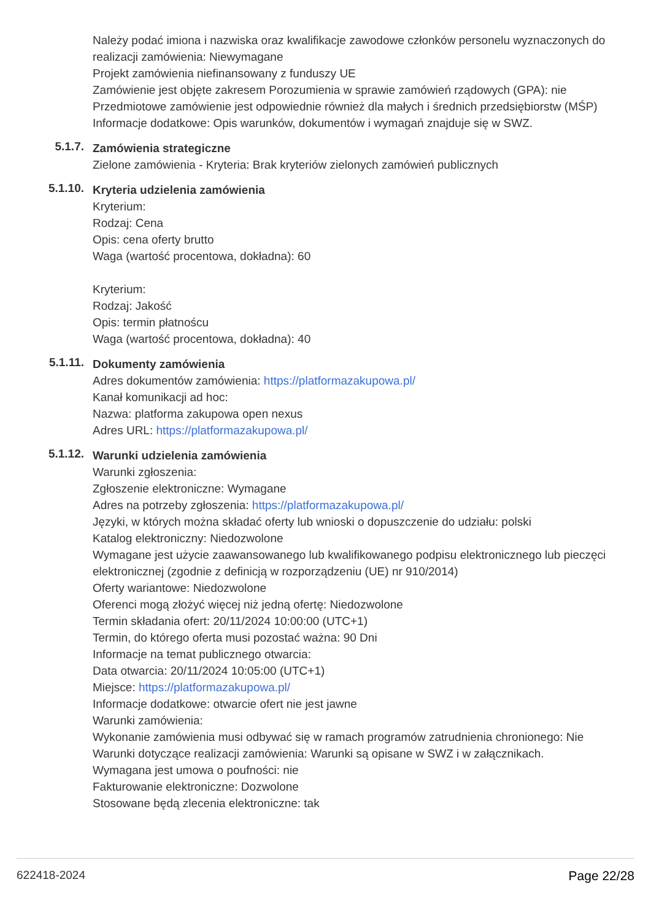Należy podać imiona i nazwiska oraz kwalifikacje zawodowe członków personelu wyznaczonych do realizacji zamówienia: Niewymagane
Projekt zamówienia niefinansowany z funduszy UE
Zamówienie jest objęte zakresem Porozumienia w sprawie zamówień rządowych (GPA): nie
Przedmiotowe zamówienie jest odpowiednie również dla małych i średnich przedsiębiorstw (MŚP)
Informacje dodatkowe: Opis warunków, dokumentów i wymagań znajduje się w SWZ.
5.1.7.
Zamówienia strategiczne
Zielone zamówienia - Kryteria: Brak kryteriów zielonych zamówień publicznych
5.1.10.
Kryteria udzielenia zamówienia
Kryterium:
Rodzaj: Cena
Opis: cena oferty brutto
Waga (wartość procentowa, dokładna): 60
Kryterium:
Rodzaj: Jakość
Opis: termin płatnoścu
Waga (wartość procentowa, dokładna): 40
5.1.11.
Dokumenty zamówienia
Adres dokumentów zamówienia: https://platformazakupowa.pl/
Kanał komunikacji ad hoc:
Nazwa: platforma zakupowa open nexus
Adres URL: https://platformazakupowa.pl/
5.1.12.
Warunki udzielenia zamówienia
Warunki zgłoszenia:
Zgłoszenie elektroniczne: Wymagane
Adres na potrzeby zgłoszenia: https://platformazakupowa.pl/
Języki, w których można składać oferty lub wnioski o dopuszczenie do udziału: polski
Katalog elektroniczny: Niedozwolone
Wymagane jest użycie zaawansowanego lub kwalifikowanego podpisu elektronicznego lub pieczęci elektronicznej (zgodnie z definicją w rozporządzeniu (UE) nr 910/2014)
Oferty wariantowe: Niedozwolone
Oferenci mogą złożyć więcej niż jedną ofertę: Niedozwolone
Termin składania ofert: 20/11/2024 10:00:00 (UTC+1)
Termin, do którego oferta musi pozostać ważna: 90 Dni
Informacje na temat publicznego otwarcia:
Data otwarcia: 20/11/2024 10:05:00 (UTC+1)
Miejsce: https://platformazakupowa.pl/
Informacje dodatkowe: otwarcie ofert nie jest jawne
Warunki zamówienia:
Wykonanie zamówienia musi odbywać się w ramach programów zatrudnienia chronionego: Nie
Warunki dotyczące realizacji zamówienia: Warunki są opisane w SWZ i w załącznikach.
Wymagana jest umowa o poufności: nie
Fakturowanie elektroniczne: Dozwolone
Stosowane będą zlecenia elektroniczne: tak
622418-2024 Page 22/28